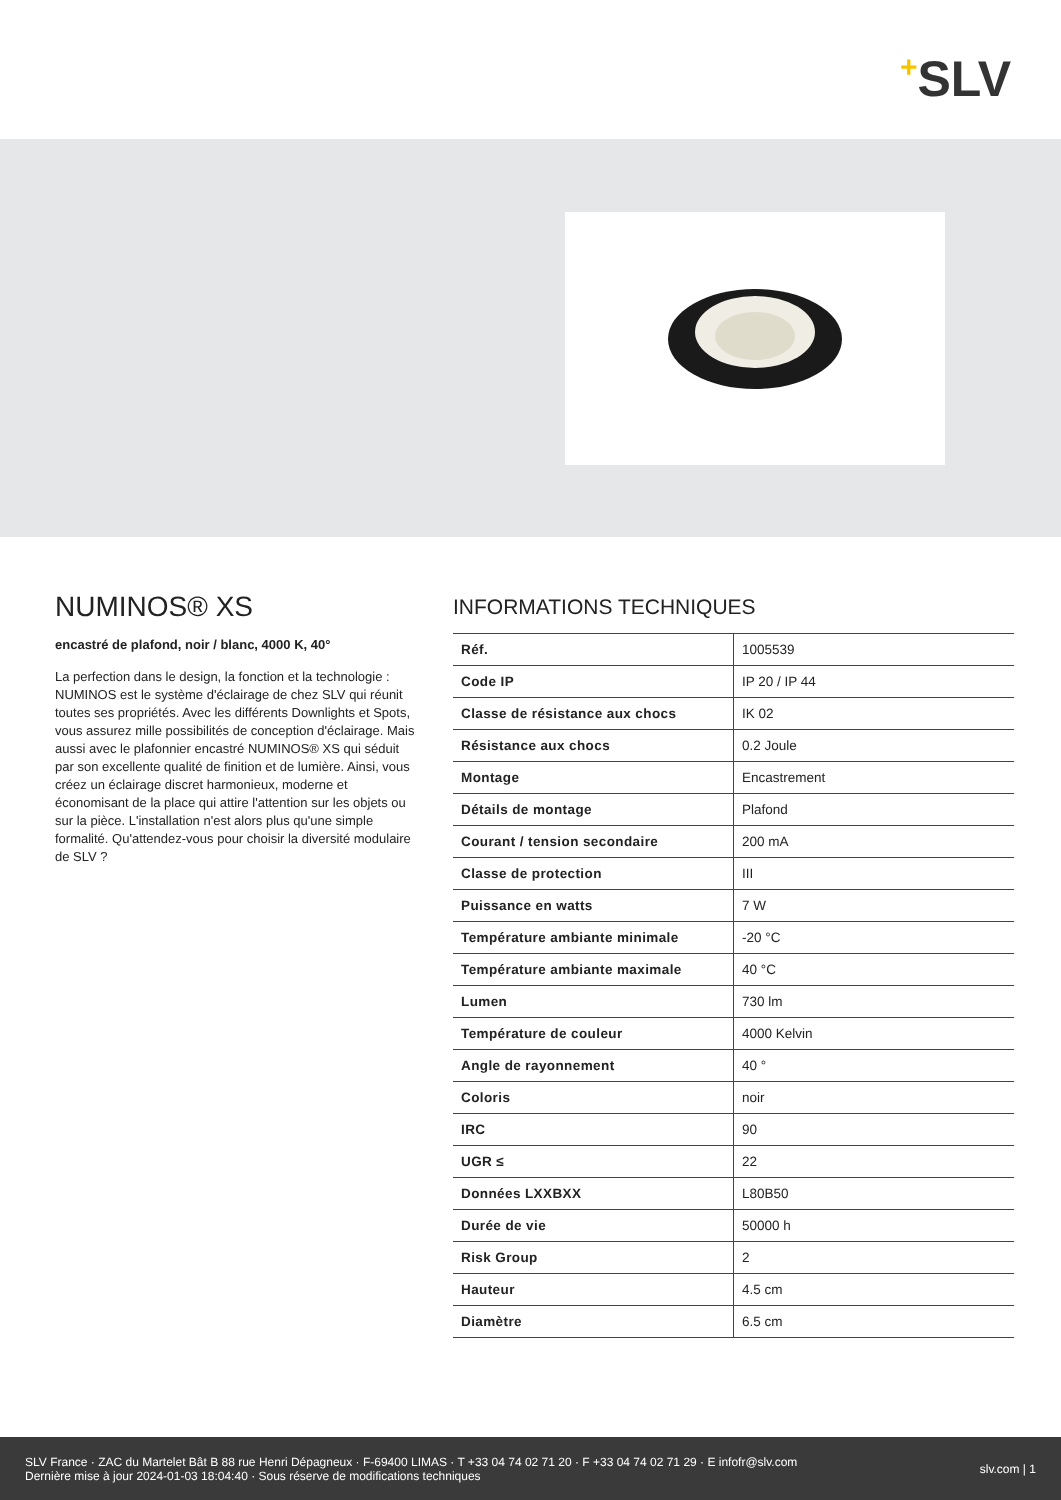+SLV
NUMINOS® XS
encastré de plafond, noir / blanc, 4000 K, 40°
La perfection dans le design, la fonction et la technologie : NUMINOS est le système d'éclairage de chez SLV qui réunit toutes ses propriétés. Avec les différents Downlights et Spots, vous assurez mille possibilités de conception d'éclairage. Mais aussi avec le plafonnier encastré NUMINOS® XS qui séduit par son excellente qualité de finition et de lumière. Ainsi, vous créez un éclairage discret harmonieux, moderne et économisant de la place qui attire l'attention sur les objets ou sur la pièce. L'installation n'est alors plus qu'une simple formalité. Qu'attendez-vous pour choisir la diversité modulaire de SLV ?
INFORMATIONS TECHNIQUES
| Réf. | 1005539 |
| Code IP | IP 20 / IP 44 |
| Classe de résistance aux chocs | IK 02 |
| Résistance aux chocs | 0.2 Joule |
| Montage | Encastrement |
| Détails de montage | Plafond |
| Courant / tension secondaire | 200 mA |
| Classe de protection | III |
| Puissance en watts | 7 W |
| Température ambiante minimale | -20 °C |
| Température ambiante maximale | 40 °C |
| Lumen | 730 lm |
| Température de couleur | 4000 Kelvin |
| Angle de rayonnement | 40 ° |
| Coloris | noir |
| IRC | 90 |
| UGR ≤ | 22 |
| Données LXXBXX | L80B50 |
| Durée de vie | 50000 h |
| Risk Group | 2 |
| Hauteur | 4.5 cm |
| Diamètre | 6.5 cm |
SLV France · ZAC du Martelet Bât B 88 rue Henri Dépagneux · F-69400 LIMAS · T +33 04 74 02 71 20 · F +33 04 74 02 71 29 · E infofr@slv.com
Dernière mise à jour 2024-01-03 18:04:40 · Sous réserve de modifications techniques
slv.com | 1